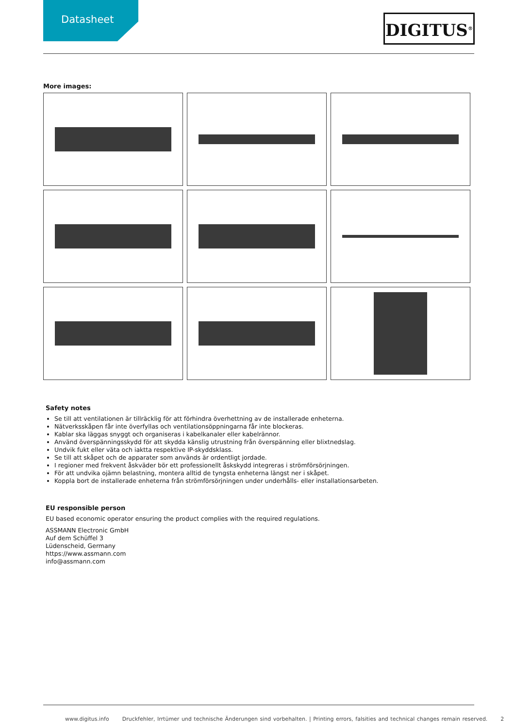Datasheet
DIGITUS<sup>®</sup>
More images:
Safety notes
Se till att ventilationen är tillräcklig för att förhindra överhettning av de installerade enheterna.
Nätverksskåpen får inte överfyllas och ventilationsöppningarna får inte blockeras.
Kablar ska läggas snyggt och organiseras i kabelkanaler eller kabelrännor.
Använd överspänningsskydd för att skydda känslig utrustning från överspänning eller blixtnedslag.
Undvik fukt eller väta och iaktta respektive IP-skyddsklass.
Se till att skåpet och de apparater som används är ordentligt jordade.
I regioner med frekvent åskväder bör ett professionellt åskskydd integreras i strömförsörjningen.
För att undvika ojämn belastning, montera alltid de tyngsta enheterna längst ner i skåpet.
Koppla bort de installerade enheterna från strömförsörjningen under underhålls- eller installationsarbeten.
EU responsible person
EU based economic operator ensuring the product complies with the required regulations.
ASSMANN Electronic GmbH
Auf dem Schüffel 3
Lüdenscheid, Germany
https://www.assmann.com
info@assmann.com
www.digitus.info Druckfehler, Irrtümer und technische Änderungen sind vorbehalten. | Printing errors, falsities and technical changes remain reserved. 2